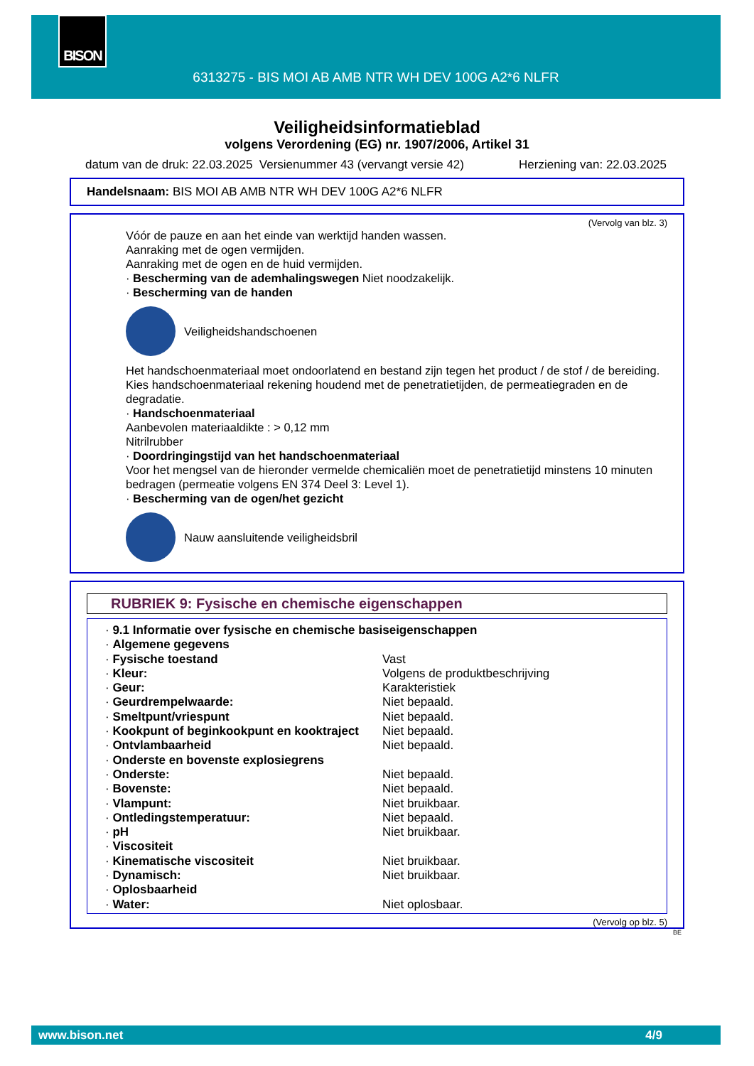BISON
6313275 - BIS MOI AB AMB NTR WH DEV 100G A2*6 NLFR
Veiligheidsinformatieblad
volgens Verordening (EG) nr. 1907/2006, Artikel 31
datum van de druk: 22.03.2025 Versienummer 43 (vervangt versie 42) Herziening van: 22.03.2025
Handelsnaam: BIS MOI AB AMB NTR WH DEV 100G A2*6 NLFR
(Vervolg van blz. 3)
Vóór de pauze en aan het einde van werktijd handen wassen.
Aanraking met de ogen vermijden.
Aanraking met de ogen en de huid vermijden.
· Bescherming van de ademhalingswegen Niet noodzakelijk.
· Bescherming van de handen
Veiligheidshandschoenen
Het handschoenmateriaal moet ondoorlatend en bestand zijn tegen het product / de stof / de bereiding.
Kies handschoenmateriaal rekening houdend met de penetratietijden, de permeatiegraden en de degradatie.
· Handschoenmateriaal
Aanbevolen materiaaldikte : > 0,12 mm
Nitrilrubber
· Doordringingstijd van het handschoenmateriaal
Voor het mengsel van de hieronder vermelde chemicaliën moet de penetratietijd minstens 10 minuten bedragen (permeatie volgens EN 374 Deel 3: Level 1).
· Bescherming van de ogen/het gezicht
Nauw aansluitende veiligheidsbril
RUBRIEK 9: Fysische en chemische eigenschappen
| · 9.1 Informatie over fysische en chemische basiseigenschappen | |
| · Algemene gegevens | |
| · Fysische toestand | Vast |
| · Kleur: | Volgens de produktbeschrijving |
| · Geur: | Karakteristiek |
| · Geurdrempelwaarde: | Niet bepaald. |
| · Smeltpunt/vriespunt | Niet bepaald. |
| · Kookpunt of beginkookpunt en kooktraject | Niet bepaald. |
| · Ontvlambaarheid | Niet bepaald. |
| · Onderste en bovenste explosiegrens | |
| · Onderste: | Niet bepaald. |
| · Bovenste: | Niet bepaald. |
| · Vlampunt: | Niet bruikbaar. |
| · Ontledingstemperatuur: | Niet bepaald. |
| · pH | Niet bruikbaar. |
| · Viscositeit | |
| · Kinematische viscositeit | Niet bruikbaar. |
| · Dynamisch: | Niet bruikbaar. |
| · Oplosbaarheid | |
| · Water: | Niet oplosbaar. |
(Vervolg op blz. 5)
BE
www.bison.net 4/9